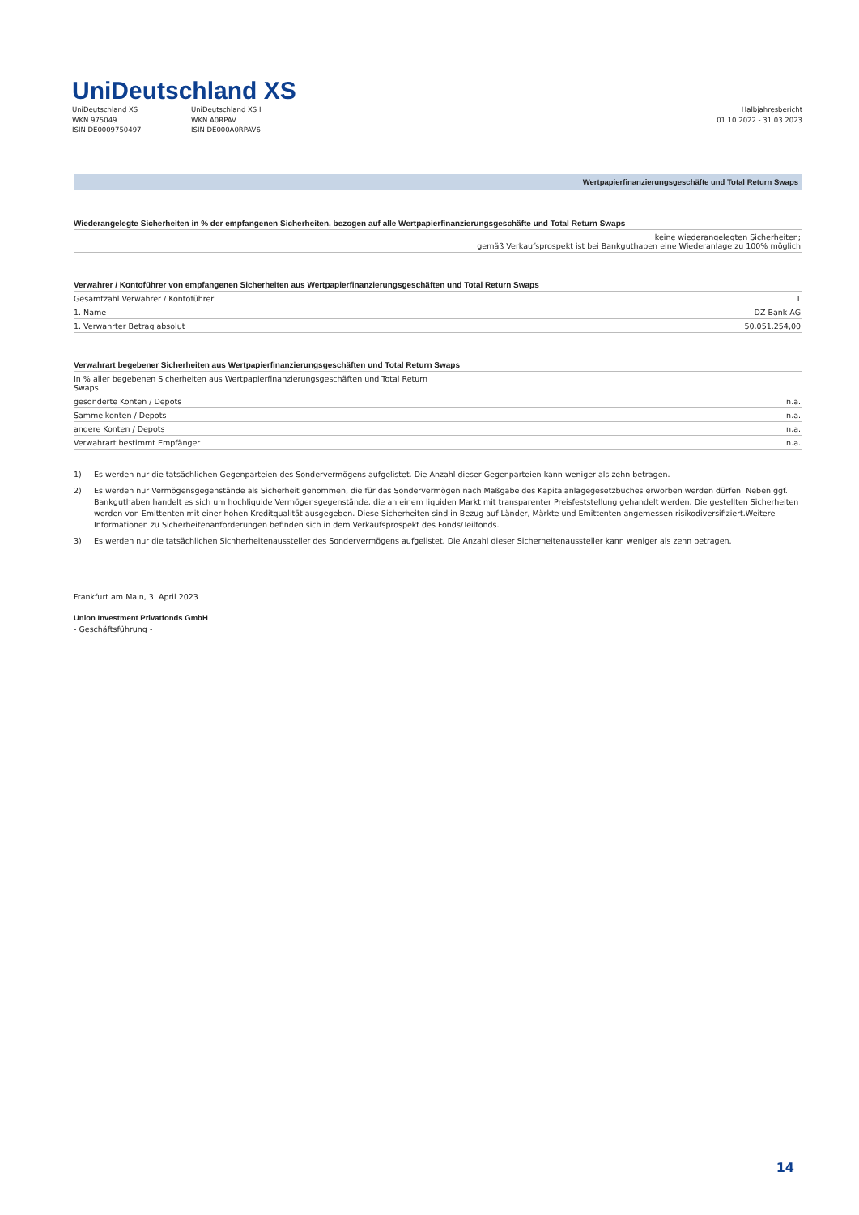UniDeutschland XS
UniDeutschland XS
WKN 975049
ISIN DE0009750497
UniDeutschland XS I
WKN A0RPAV
ISIN DE000A0RPAV6
Halbjahresbericht
01.10.2022 - 31.03.2023
Wertpapierfinanzierungsgeschäfte und Total Return Swaps
| Wiederangelegte Sicherheiten in % der empfangenen Sicherheiten, bezogen auf alle Wertpapierfinanzierungsgeschäfte und Total Return Swaps |
| --- |
| keine wiederangelegten Sicherheiten; gemäß Verkaufsprospekt ist bei Bankguthaben eine Wiederanlage zu 100% möglich |
| Verwahrer / Kontoführer von empfangenen Sicherheiten aus Wertpapierfinanzierungsgeschäften und Total Return Swaps | |
| --- | --- |
| Gesamtzahl Verwahrer / Kontoführer | 1 |
| 1. Name | DZ Bank AG |
| 1. Verwahrter Betrag absolut | 50.051.254,00 |
| Verwahrart begebener Sicherheiten aus Wertpapierfinanzierungsgeschäften und Total Return Swaps | |
| --- | --- |
| In % aller begebenen Sicherheiten aus Wertpapierfinanzierungsgeschäften und Total Return Swaps | |
| gesonderte Konten / Depots | n.a. |
| Sammelkonten / Depots | n.a. |
| andere Konten / Depots | n.a. |
| Verwahrart bestimmt Empfänger | n.a. |
1) Es werden nur die tatsächlichen Gegenparteien des Sondervermögens aufgelistet. Die Anzahl dieser Gegenparteien kann weniger als zehn betragen.
2) Es werden nur Vermögensgegenstände als Sicherheit genommen, die für das Sondervermögen nach Maßgabe des Kapitalanlagegesetzbuches erworben werden dürfen. Neben ggf. Bankguthaben handelt es sich um hochliquide Vermögensgegenstände, die an einem liquiden Markt mit transparenter Preisfeststellung gehandelt werden. Die gestellten Sicherheiten werden von Emittenten mit einer hohen Kreditqualität ausgegeben. Diese Sicherheiten sind in Bezug auf Länder, Märkte und Emittenten angemessen risikodiversifiziert.Weitere Informationen zu Sicherheitenanforderungen befinden sich in dem Verkaufsprospekt des Fonds/Teilfonds.
3) Es werden nur die tatsächlichen Sichherheitenaussteller des Sondervermögens aufgelistet. Die Anzahl dieser Sicherheitenaussteller kann weniger als zehn betragen.
Frankfurt am Main, 3. April 2023
Union Investment Privatfonds GmbH
- Geschäftsführung -
14